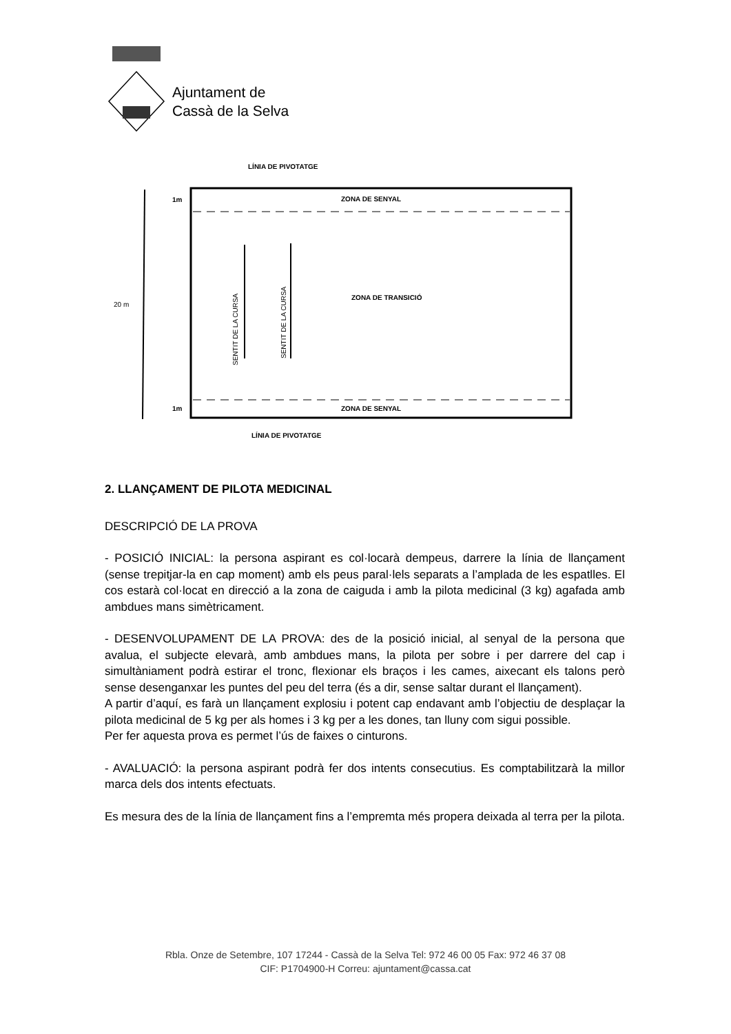Ajuntament de
Cassà de la Selva
1m
1m
20 m
LÍNIA DE PIVOTATGE
ZONA DE SENYAL
ZONA DE TRANSICIÓ
ZONA DE SENYAL
LÍNIA DE PIVOTATGE
SENTIT DE LA CURSA
SENTIT DE LA CURSA
2. LLANÇAMENT DE PILOTA MEDICINAL
DESCRIPCIÓ DE LA PROVA
- POSICIÓ INICIAL: la persona aspirant es col·locarà dempeus, darrere la línia de llançament (sense trepitjar-la en cap moment) amb els peus paral·lels separats a l’amplada de les espatlles. El cos estarà col·locat en direcció a la zona de caiguda i amb la pilota medicinal (3 kg) agafada amb ambdues mans simètricament.
- DESENVOLUPAMENT DE LA PROVA: des de la posició inicial, al senyal de la persona que avalua, el subjecte elevarà, amb ambdues mans, la pilota per sobre i per darrere del cap i simultàniament podrà estirar el tronc, flexionar els braços i les cames, aixecant els talons però sense desenganxar les puntes del peu del terra (és a dir, sense saltar durant el llançament).
A partir d’aquí, es farà un llançament explosiu i potent cap endavant amb l’objectiu de desplaçar la pilota medicinal de 5 kg per als homes i 3 kg per a les dones, tan lluny com sigui possible.
Per fer aquesta prova es permet l’ús de faixes o cinturons.
- AVALUACIÓ: la persona aspirant podrà fer dos intents consecutius. Es comptabilitzarà la millor marca dels dos intents efectuats.
Es mesura des de la línia de llançament fins a l’empremta més propera deixada al terra per la pilota.
Rbla. Onze de Setembre, 107 17244 - Cassà de la Selva Tel: 972 46 00 05 Fax: 972 46 37 08
CIF: P1704900-H Correu: ajuntament@cassa.cat